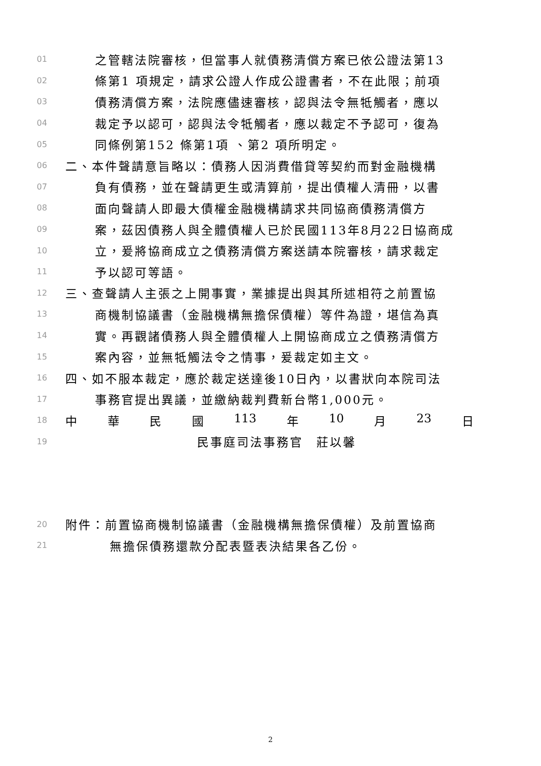01 之管轄法院審核，但當事人就債務清償方案已依公證法第13
02 條第1 項規定，請求公證人作成公證書者，不在此限；前項
03 債務清償方案，法院應儘速審核，認與法令無牴觸者，應以
04 裁定予以認可，認與法令牴觸者，應以裁定不予認可，復為
05 同條例第152 條第1項 、第2 項所明定。
06 二、本件聲請意旨略以：債務人因消費借貸等契約而對金融機構
07 負有債務，並在聲請更生或清算前，提出債權人清冊，以書
08 面向聲請人即最大債權金融機構請求共同協商債務清償方
09 案，茲因債務人與全體債權人已於民國113年8月22日協商成
10 立，爰將協商成立之債務清償方案送請本院審核，請求裁定
11 予以認可等語。
12 三、查聲請人主張之上開事實，業據提出與其所述相符之前置協
13 商機制協議書（金融機構無擔保債權）等件為證，堪信為真
14 實。再觀諸債務人與全體債權人上開協商成立之債務清償方
15 案內容，並無牴觸法令之情事，爰裁定如主文。
16 四、如不服本裁定，應於裁定送達後10日內，以書狀向本院司法
17 事務官提出異議，並繳納裁判費新台幣1,000元。
18 中 華 民 國 113 年 10 月 23 日
19 民事庭司法事務官　莊以馨
20 附件：前置協商機制協議書（金融機構無擔保債權）及前置協商
21 無擔保債務還款分配表暨表決結果各乙份。
2